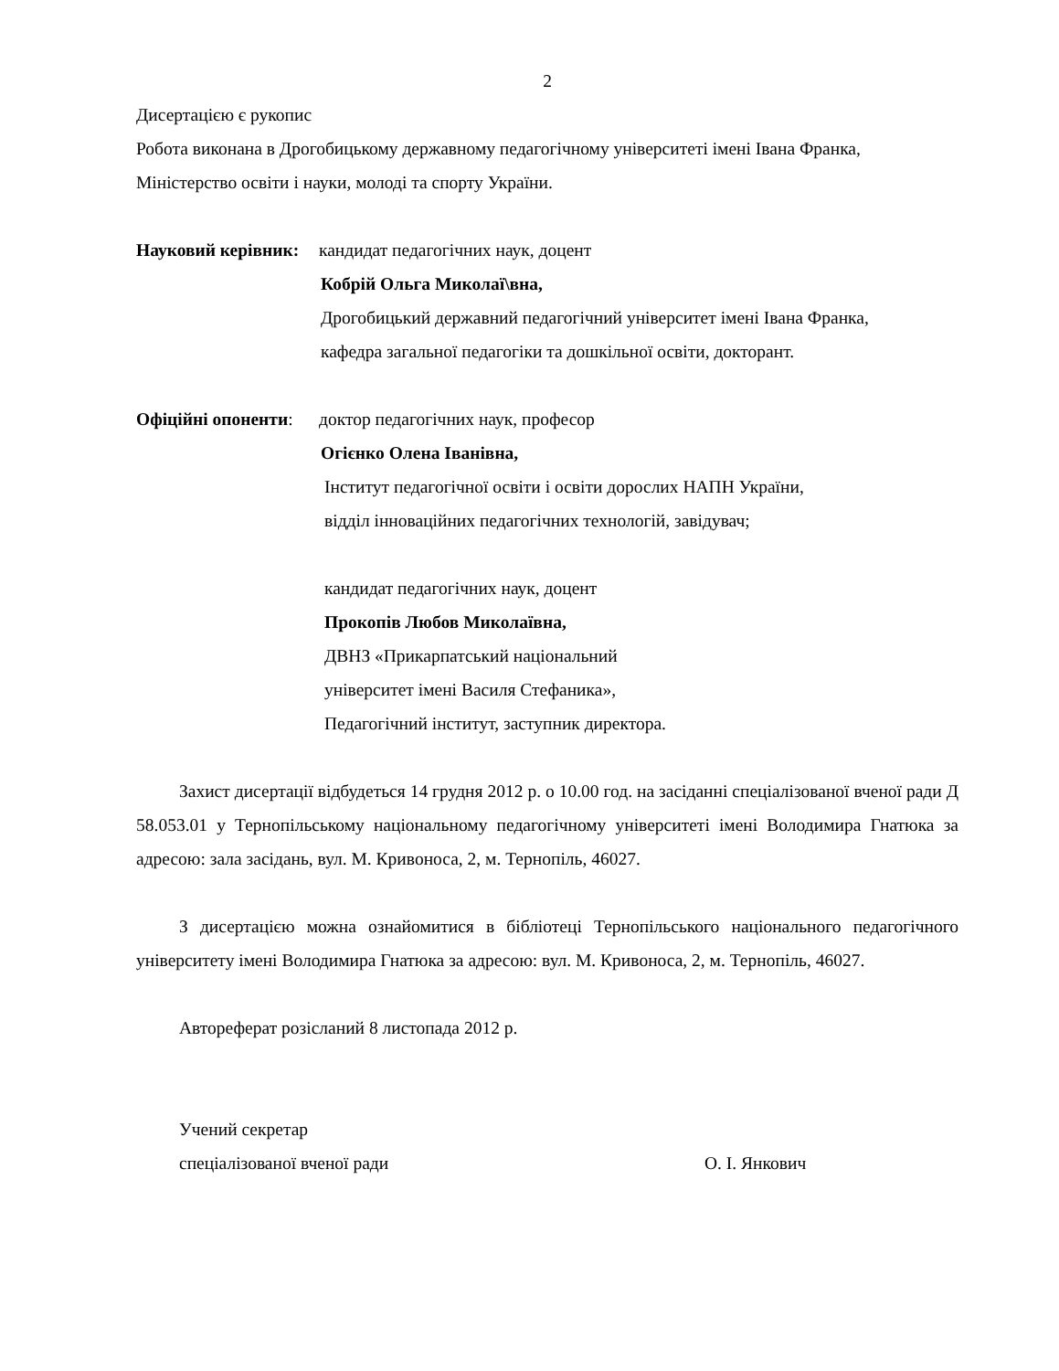2
Дисертацією є рукопис
Робота виконана в Дрогобицькому державному педагогічному університеті імені Івана Франка, Міністерство освіти і науки, молоді та спорту України.
Науковий керівник: кандидат педагогічних наук, доцент
Кобрій Ольга Миколаї\вна,
Дрогобицький державний педагогічний університет імені Івана Франка,
кафедра загальної педагогіки та дошкільної освіти, докторант.
Офіційні опоненти: доктор педагогічних наук, професор
Огієнко Олена Іванівна,
Інститут педагогічної освіти і освіти дорослих НАПН України,
відділ інноваційних педагогічних технологій, завідувач;
кандидат педагогічних наук, доцент
Прокопів Любов Миколаївна,
ДВНЗ «Прикарпатський національний
університет імені Василя Стефаника»,
Педагогічний інститут, заступник директора.
Захист дисертації відбудеться 14 грудня 2012 р. о 10.00 год. на засіданні спеціалізованої вченої ради Д 58.053.01 у Тернопільському національному педагогічному університеті імені Володимира Гнатюка за адресою: зала засідань, вул. М. Кривоноса, 2, м. Тернопіль, 46027.
З дисертацією можна ознайомитися в бібліотеці Тернопільського національного педагогічного університету імені Володимира Гнатюка за адресою: вул. М. Кривоноса, 2, м. Тернопіль, 46027.
Автореферат розісланий 8 листопада 2012 р.
Учений секретар
спеціалізованої вченої ради О. І. Янкович